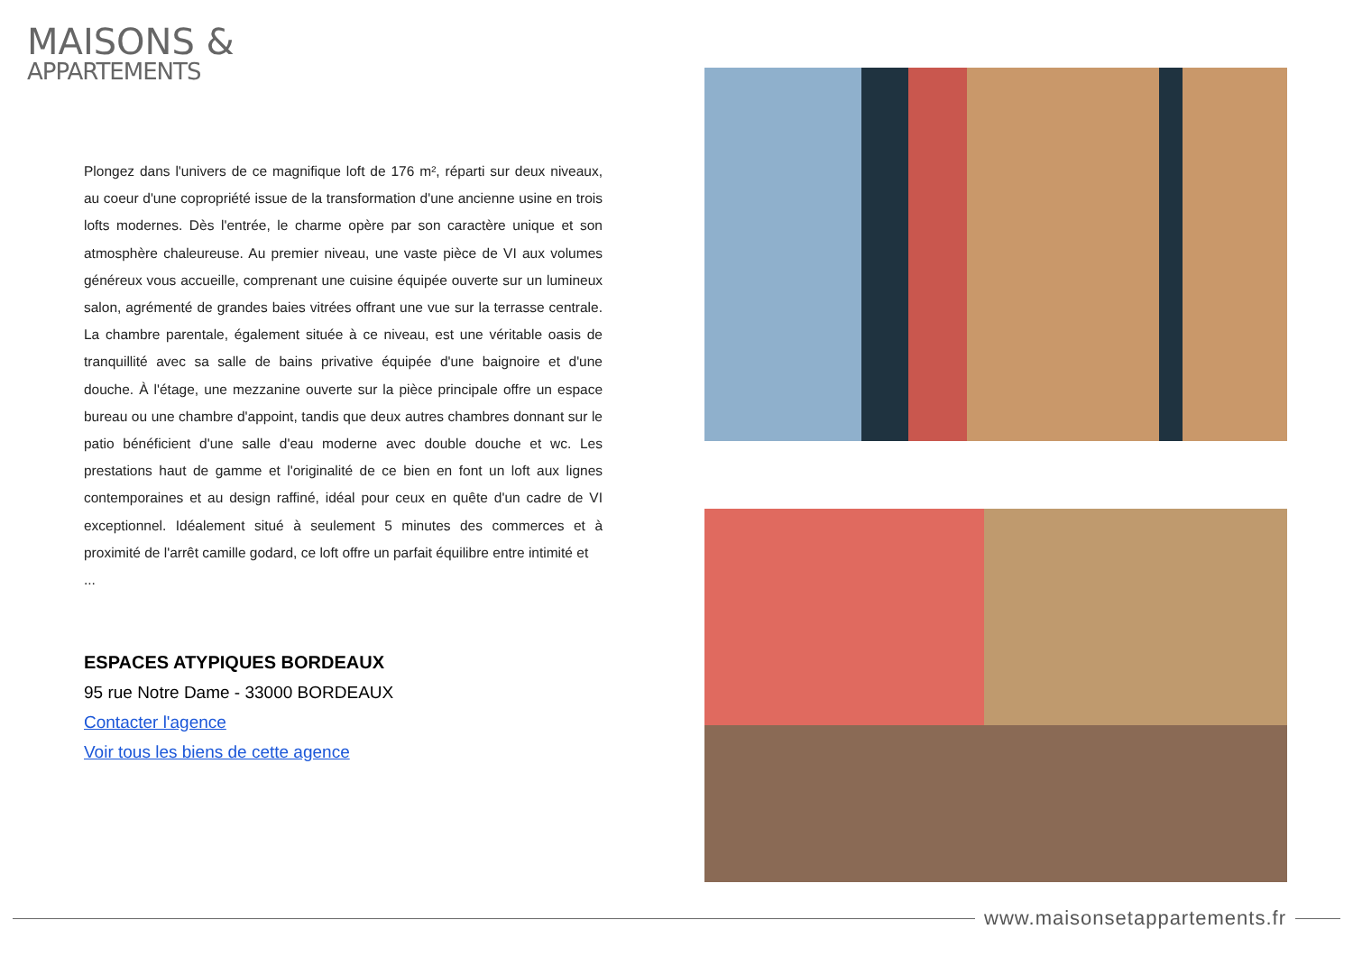MAISONS &
APPARTEMENTS
Plongez dans l'univers de ce magnifique loft de 176 m², réparti sur deux niveaux, au coeur d'une copropriété issue de la transformation d'une ancienne usine en trois lofts modernes. Dès l'entrée, le charme opère par son caractère unique et son atmosphère chaleureuse. Au premier niveau, une vaste pièce de VI aux volumes généreux vous accueille, comprenant une cuisine équipée ouverte sur un lumineux salon, agrémenté de grandes baies vitrées offrant une vue sur la terrasse centrale. La chambre parentale, également située à ce niveau, est une véritable oasis de tranquillité avec sa salle de bains privative équipée d'une baignoire et d'une douche. À l'étage, une mezzanine ouverte sur la pièce principale offre un espace bureau ou une chambre d'appoint, tandis que deux autres chambres donnant sur le patio bénéficient d'une salle d'eau moderne avec double douche et wc. Les prestations haut de gamme et l'originalité de ce bien en font un loft aux lignes contemporaines et au design raffiné, idéal pour ceux en quête d'un cadre de VI exceptionnel. Idéalement situé à seulement 5 minutes des commerces et à proximité de l'arrêt camille godard, ce loft offre un parfait équilibre entre intimité et
...
ESPACES ATYPIQUES BORDEAUX
95 rue Notre Dame - 33000 BORDEAUX
Contacter l'agence
Voir tous les biens de cette agence
www.maisonsetappartements.fr